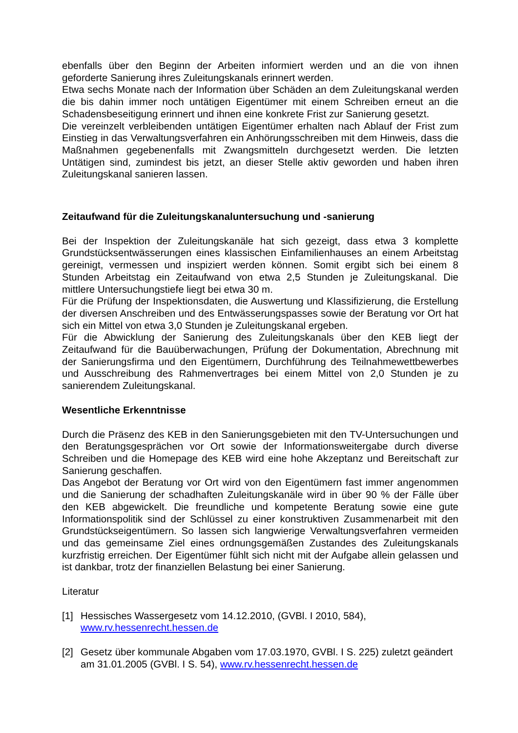ebenfalls über den Beginn der Arbeiten informiert werden und an die von ihnen geforderte Sanierung ihres Zuleitungskanals erinnert werden.
Etwa sechs Monate nach der Information über Schäden an dem Zuleitungskanal werden die bis dahin immer noch untätigen Eigentümer mit einem Schreiben erneut an die Schadensbeseitigung erinnert und ihnen eine konkrete Frist zur Sanierung gesetzt.
Die vereinzelt verbleibenden untätigen Eigentümer erhalten nach Ablauf der Frist zum Einstieg in das Verwaltungsverfahren ein Anhörungsschreiben mit dem Hinweis, dass die Maßnahmen gegebenenfalls mit Zwangsmitteln durchgesetzt werden. Die letzten Untätigen sind, zumindest bis jetzt, an dieser Stelle aktiv geworden und haben ihren Zuleitungskanal sanieren lassen.
Zeitaufwand für die Zuleitungskanaluntersuchung und -sanierung
Bei der Inspektion der Zuleitungskanäle hat sich gezeigt, dass etwa 3 komplette Grundstücksentwässerungen eines klassischen Einfamilienhauses an einem Arbeitstag gereinigt, vermessen und inspiziert werden können. Somit ergibt sich bei einem 8 Stunden Arbeitstag ein Zeitaufwand von etwa 2,5 Stunden je Zuleitungskanal. Die mittlere Untersuchungstiefe liegt bei etwa 30 m.
Für die Prüfung der Inspektionsdaten, die Auswertung und Klassifizierung, die Erstellung der diversen Anschreiben und des Entwässerungspasses sowie der Beratung vor Ort hat sich ein Mittel von etwa 3,0 Stunden je Zuleitungskanal ergeben.
Für die Abwicklung der Sanierung des Zuleitungskanals über den KEB liegt der Zeitaufwand für die Bauüberwachungen, Prüfung der Dokumentation, Abrechnung mit der Sanierungsfirma und den Eigentümern, Durchführung des Teilnahmewettbewerbes und Ausschreibung des Rahmenvertrages bei einem Mittel von 2,0 Stunden je zu sanierendem Zuleitungskanal.
Wesentliche Erkenntnisse
Durch die Präsenz des KEB in den Sanierungsgebieten mit den TV-Untersuchungen und den Beratungsgesprächen vor Ort sowie der Informationsweitergabe durch diverse Schreiben und die Homepage des KEB wird eine hohe Akzeptanz und Bereitschaft zur Sanierung geschaffen.
Das Angebot der Beratung vor Ort wird von den Eigentümern fast immer angenommen und die Sanierung der schadhaften Zuleitungskanäle wird in über 90 % der Fälle über den KEB abgewickelt. Die freundliche und kompetente Beratung sowie eine gute Informationspolitik sind der Schlüssel zu einer konstruktiven Zusammenarbeit mit den Grundstückseigentümern. So lassen sich langwierige Verwaltungsverfahren vermeiden und das gemeinsame Ziel eines ordnungsgemäßen Zustandes des Zuleitungskanals kurzfristig erreichen. Der Eigentümer fühlt sich nicht mit der Aufgabe allein gelassen und ist dankbar, trotz der finanziellen Belastung bei einer Sanierung.
Literatur
[1] Hessisches Wassergesetz vom 14.12.2010, (GVBl. I 2010, 584),
www.rv.hessenrecht.hessen.de
[2] Gesetz über kommunale Abgaben vom 17.03.1970, GVBl. I S. 225) zuletzt geändert am 31.01.2005 (GVBl. I S. 54), www.rv.hessenrecht.hessen.de